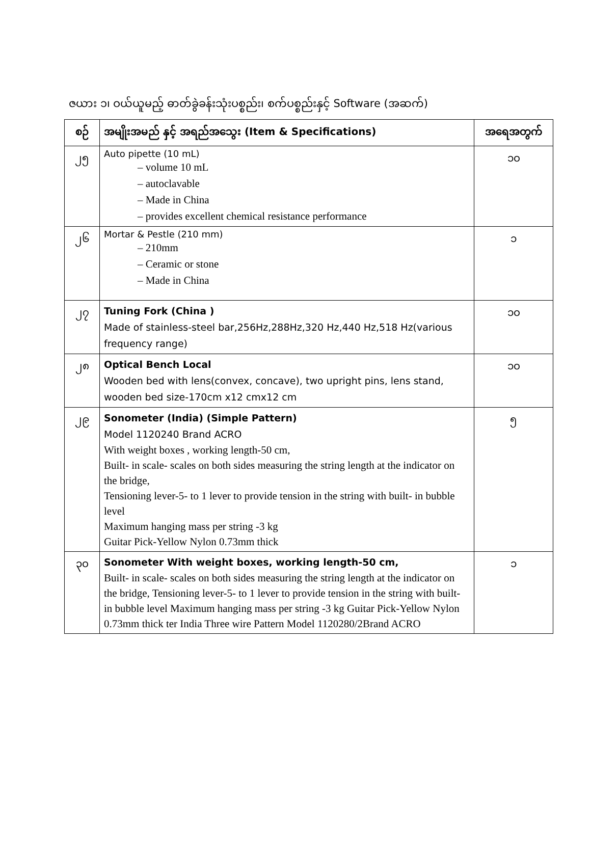ဇယား ၁၊ ဝယ်ယူမည့် ဓာတ်ခွဲခန်းသုံးပစ္စည်း၊ စက်ပစ္စည်းနှင့် Software (အဆက်)
| စဉ် | အမျိုးအမည် နှင့် အရည်အသွေး (Item & Specifications) | အရေအတွက် |
| --- | --- | --- |
| ၂၅ | Auto pipette (10 mL) – volume 10 mL – autoclavable – Made in China – provides excellent chemical resistance performance | ၁၀ |
| ၂၆ | Mortar & Pestle (210 mm) – 210mm – Ceramic or stone – Made in China | ၁ |
| ၂၇ | Tuning Fork (China ) Made of stainless-steel bar,256Hz,288Hz,320 Hz,440 Hz,518 Hz(various frequency range) | ၁၀ |
| ၂၈ | Optical Bench Local Wooden bed with lens(convex, concave), two upright pins, lens stand, wooden bed size-170cm x12 cmx12 cm | ၁၀ |
| ၂၉ | Sonometer (India) (Simple Pattern) Model 1120240 Brand ACRO With weight boxes , working length-50 cm, Built- in scale- scales on both sides measuring the string length at the indicator on the bridge, Tensioning lever-5- to 1 lever to provide tension in the string with built- in bubble level Maximum hanging mass per string -3 kg Guitar Pick-Yellow Nylon 0.73mm thick | ၅ |
| ၃၀ | Sonometer With weight boxes, working length-50 cm, Built- in scale- scales on both sides measuring the string length at the indicator on the bridge, Tensioning lever-5- to 1 lever to provide tension in the string with built- in bubble level Maximum hanging mass per string -3 kg Guitar Pick-Yellow Nylon 0.73mm thick ter India Three wire Pattern Model 1120280/2Brand ACRO | ၁ |